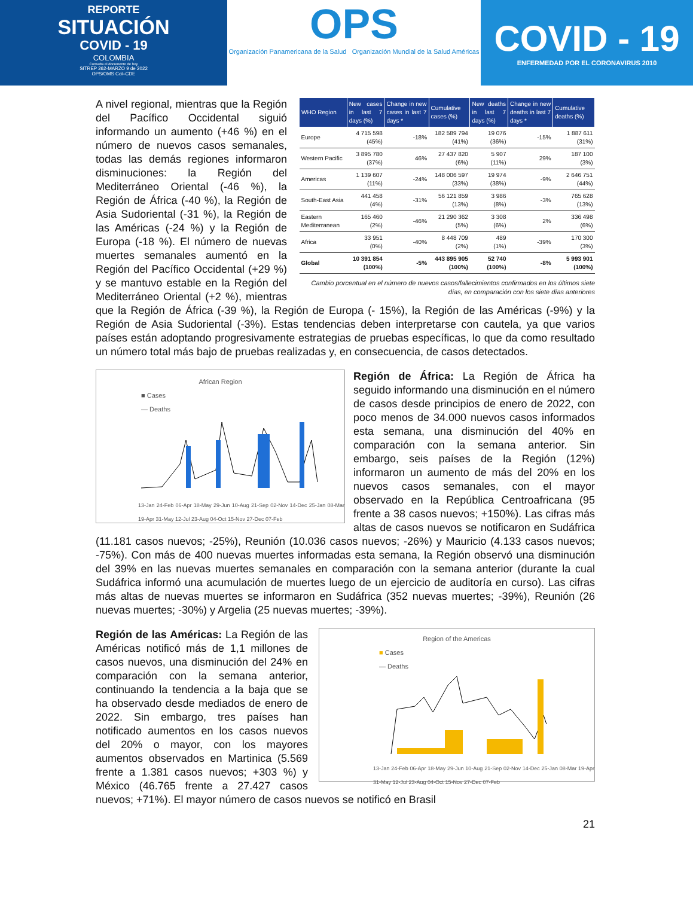REPORTE
SITUACIÓN
COVID - 19
COLOMBIA
Consulta el documento de hoy
SITREP 262-MARZO 9 de 2022
OPS/OMS Col–CDE
OPS
Organización Panamericana de la Salud Organización Mundial de la Salud Américas
COVID - 19
ENFERMEDAD POR EL CORONAVIRUS 2010
| WHO Region | New cases in last 7 days (%) | Change in new cases in last 7 days * | Cumulative cases (%) | New deaths in last 7 days (%) | Change in new deaths in last 7 days * | Cumulative deaths (%) |
| --- | --- | --- | --- | --- | --- | --- |
| Europe | 4 715 598 (45%) | -18% | 182 589 794 (41%) | 19 076 (36%) | -15% | 1 887 611 (31%) |
| Western Pacific | 3 895 780 (37%) | 46% | 27 437 820 (6%) | 5 907 (11%) | 29% | 187 100 (3%) |
| Americas | 1 139 607 (11%) | -24% | 148 006 597 (33%) | 19 974 (38%) | -9% | 2 646 751 (44%) |
| South-East Asia | 441 458 (4%) | -31% | 56 121 859 (13%) | 3 986 (8%) | -3% | 765 628 (13%) |
| Eastern Mediterranean | 165 460 (2%) | -46% | 21 290 362 (5%) | 3 308 (6%) | 2% | 336 498 (6%) |
| Africa | 33 951 (0%) | -40% | 8 448 709 (2%) | 489 (1%) | -39% | 170 300 (3%) |
| Global | 10 391 854 (100%) | -5% | 443 895 905 (100%) | 52 740 (100%) | -8% | 5 993 901 (100%) |
Cambio porcentual en el número de nuevos casos/fallecimientos confirmados en los últimos siete días, en comparación con los siete días anteriores
A nivel regional, mientras que la Región del Pacífico Occidental siguió informando un aumento (+46 %) en el número de nuevos casos semanales, todas las demás regiones informaron disminuciones: la Región del Mediterráneo Oriental (-46 %), la Región de África (-40 %), la Región de Asia Sudoriental (-31 %), la Región de las Américas (-24 %) y la Región de Europa (-18 %). El número de nuevas muertes semanales aumentó en la Región del Pacífico Occidental (+29 %) y se mantuvo estable en la Región del Mediterráneo Oriental (+2 %), mientras que la Región de África (-39 %), la Región de Europa (- 15%), la Región de las Américas (-9%) y la Región de Asia Sudoriental (-3%). Estas tendencias deben interpretarse con cautela, ya que varios países están adoptando progresivamente estrategias de pruebas específicas, lo que da como resultado un número total más bajo de pruebas realizadas y, en consecuencia, de casos detectados.
African Region
■ Cases
— Deaths
13-Jan 24-Feb 06-Apr 18-May 29-Jun 10-Aug 21-Sep 02-Nov 14-Dec 25-Jan 08-Mar 19-Apr 31-May 12-Jul 23-Aug 04-Oct 15-Nov 27-Dec 07-Feb
Región de África: La Región de África ha seguido informando una disminución en el número de casos desde principios de enero de 2022, con poco menos de 34.000 nuevos casos informados esta semana, una disminución del 40% en comparación con la semana anterior. Sin embargo, seis países de la Región (12%) informaron un aumento de más del 20% en los nuevos casos semanales, con el mayor observado en la República Centroafricana (95 frente a 38 casos nuevos; +150%). Las cifras más altas de casos nuevos se notificaron en Sudáfrica (11.181 casos nuevos; -25%), Reunión (10.036 casos nuevos; -26%) y Mauricio (4.133 casos nuevos; -75%). Con más de 400 nuevas muertes informadas esta semana, la Región observó una disminución del 39% en las nuevas muertes semanales en comparación con la semana anterior (durante la cual Sudáfrica informó una acumulación de muertes luego de un ejercicio de auditoría en curso). Las cifras más altas de nuevas muertes se informaron en Sudáfrica (352 nuevas muertes; -39%), Reunión (26 nuevas muertes; -30%) y Argelia (25 nuevas muertes; -39%).
Region of the Americas
■ Cases
— Deaths
13-Jan 24-Feb 06-Apr 18-May 29-Jun 10-Aug 21-Sep 02-Nov 14-Dec 25-Jan 08-Mar 19-Apr 31-May 12-Jul 23-Aug 04-Oct 15-Nov 27-Dec 07-Feb
Región de las Américas: La Región de las Américas notificó más de 1,1 millones de casos nuevos, una disminución del 24% en comparación con la semana anterior, continuando la tendencia a la baja que se ha observado desde mediados de enero de 2022. Sin embargo, tres países han notificado aumentos en los casos nuevos del 20% o mayor, con los mayores aumentos observados en Martinica (5.569 frente a 1.381 casos nuevos; +303 %) y México (46.765 frente a 27.427 casos nuevos; +71%). El mayor número de casos nuevos se notificó en Brasil
21